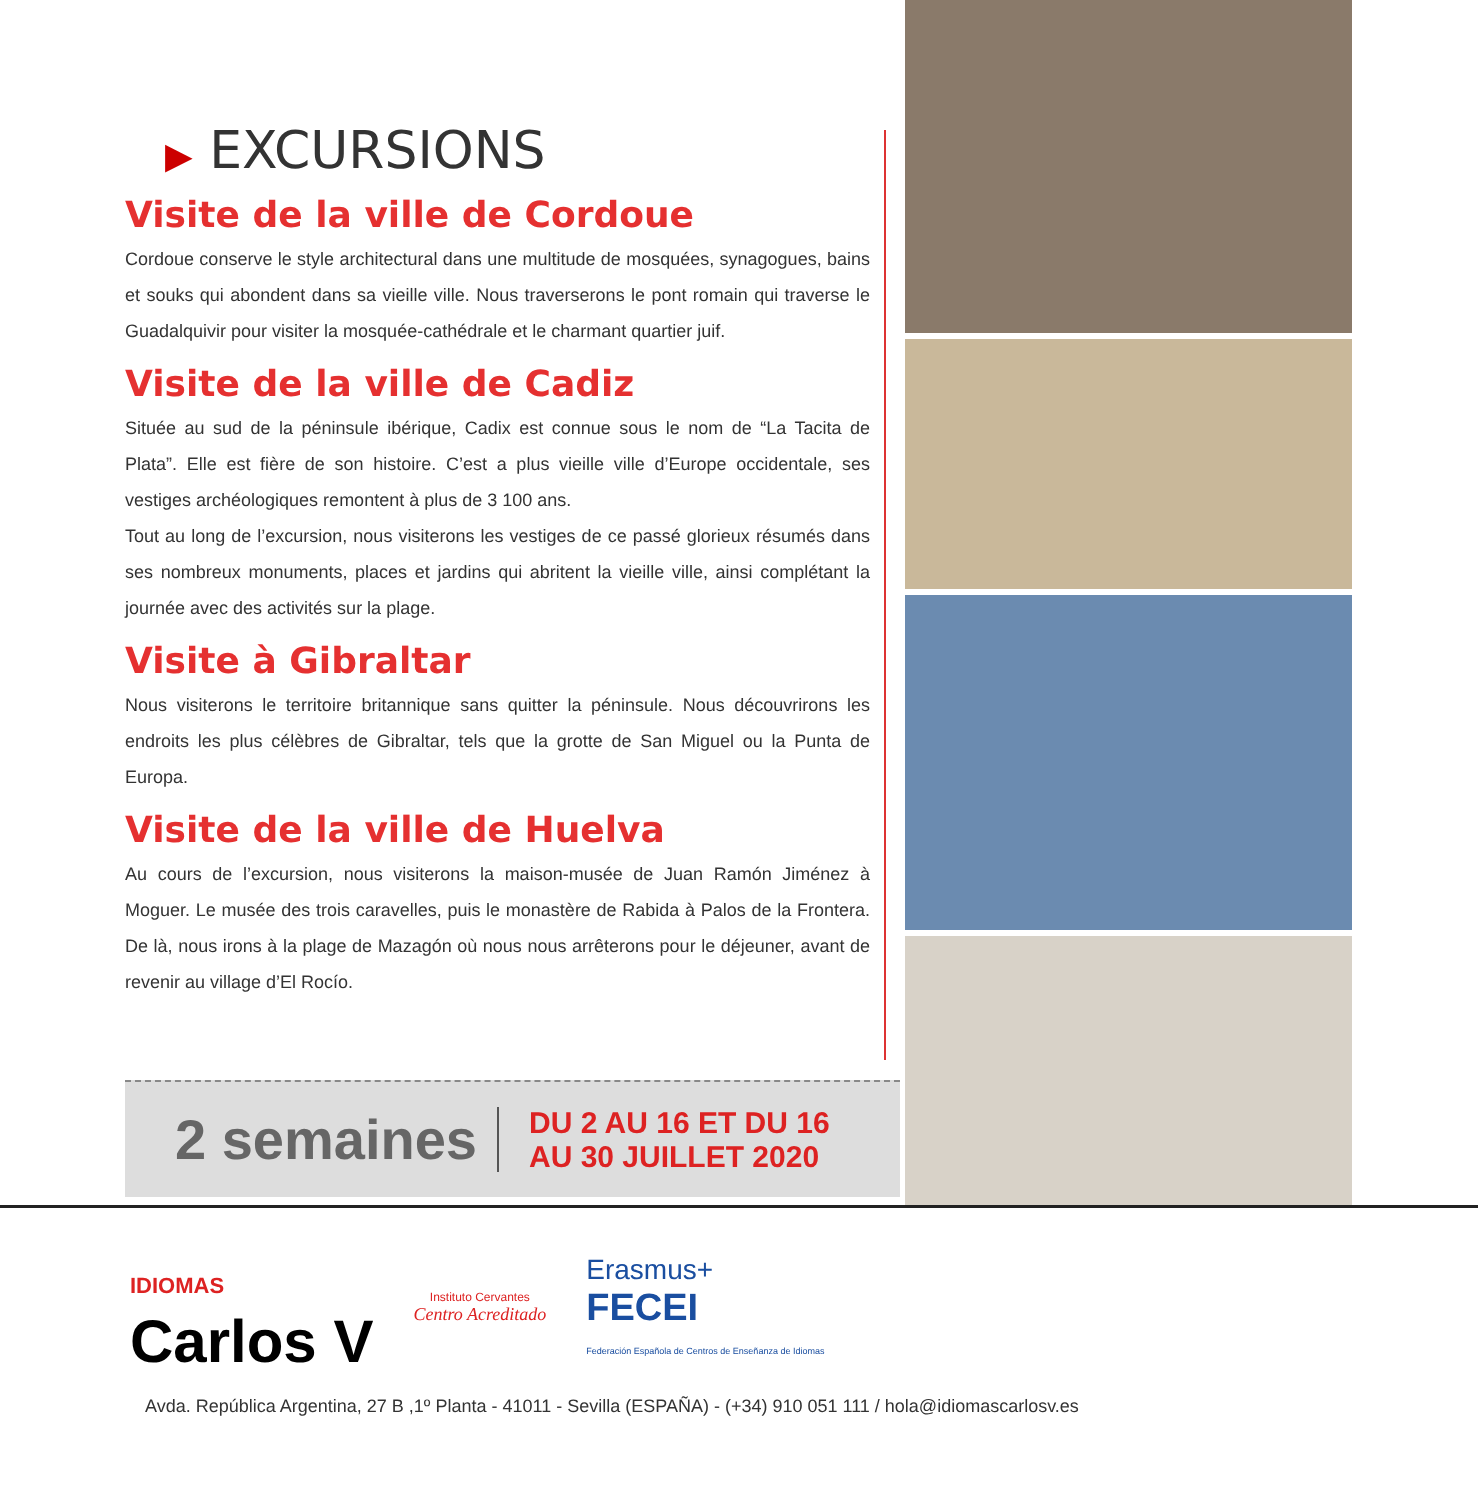▶ EXCURSIONS
Visite de la ville de Cordoue
Cordoue conserve le style architectural dans une multitude de mosquées, synagogues, bains et souks qui abondent dans sa vieille ville. Nous traverserons le pont romain qui traverse le Guadalquivir pour visiter la mosquée-cathédrale et le charmant quartier juif.
Visite de la ville de Cadiz
Située au sud de la péninsule ibérique, Cadix est connue sous le nom de “La Tacita de Plata”. Elle est fière de son histoire. C’est a plus vieille ville d’Europe occidentale, ses vestiges archéologiques remontent à plus de 3 100 ans.
Tout au long de l’excursion, nous visiterons les vestiges de ce passé glorieux résumés dans ses nombreux monuments, places et jardins qui abritent la vieille ville, ainsi complétant la journée avec des activités sur la plage.
Visite à Gibraltar
Nous visiterons le territoire britannique sans quitter la péninsule. Nous découvrirons les endroits les plus célèbres de Gibraltar, tels que la grotte de San Miguel ou la Punta de Europa.
Visite de la ville de Huelva
Au cours de l’excursion, nous visiterons la maison-musée de Juan Ramón Jiménez à Moguer. Le musée des trois caravelles, puis le monastère de Rabida à Palos de la Frontera. De là, nous irons à la plage de Mazagón où nous nous arrêterons pour le déjeuner, avant de revenir au village d’El Rocío.
2 semaines
DU 2 AU 16 ET DU 16
AU 30 JUILLET 2020
IDIOMAS
Carlos V
Instituto Cervantes
Centro Acreditado
Erasmus+
FECEI
Federación Española de Centros de Enseñanza de Idiomas
Avda. República Argentina, 27 B ,1º Planta - 41011 - Sevilla (ESPAÑA) - (+34) 910 051 111 / hola@idiomascarlosv.es